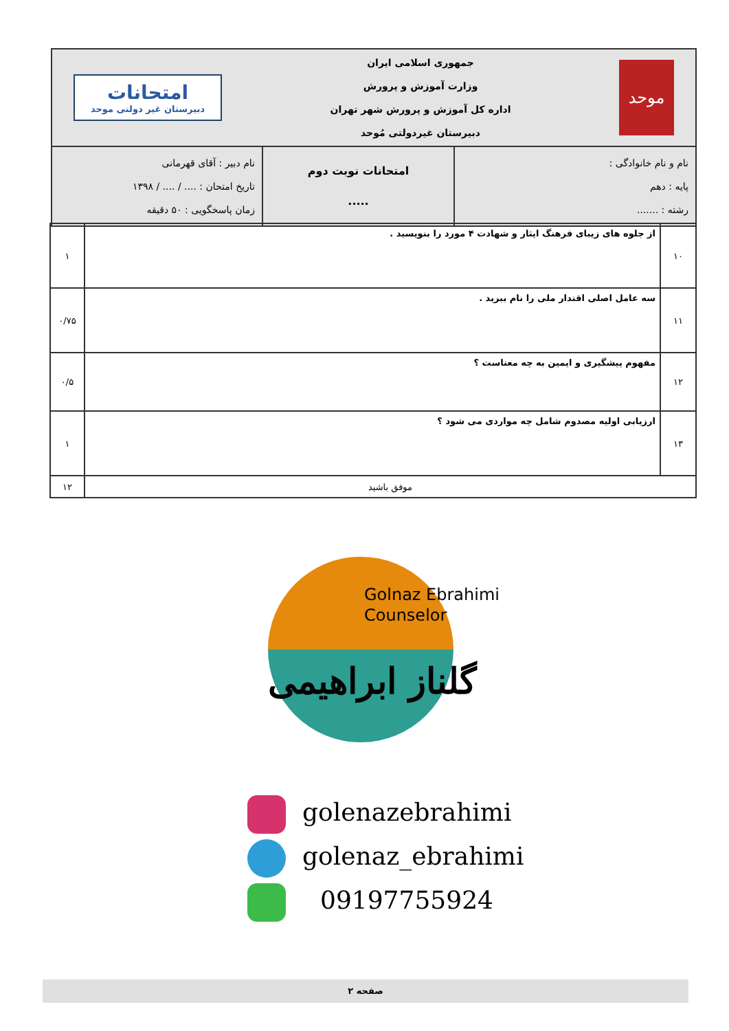| موحد جمهوری اسلامی ایران وزارت آموزش و پرورش اداره کل آموزش و پرورش شهر تهران دبیرستان غیردولتی مُوحد امتحانات دبیرستان غیر دولتی موحد | | |
| نام و نام خانوادگی : پایه : دهم رشته : ....... | امتحانات نوبت دوم ..... | نام دبیر : آقای قهرمانی تاریخ امتحان : .... / .... / ۱۳۹۸ زمان پاسخگویی : ۵۰ دقیقه |
| ۱۰ | از جلوه های زیبای فرهنگ ایثار و شهادت ۴ مورد را بنویسید . | ۱ |
| ۱۱ | سه عامل اصلی اقتدار ملی را نام ببرید . | ۰/۷۵ |
| ۱۲ | مفهوم پیشگیری و ایمین به چه معناست ؟ | ۰/۵ |
| ۱۳ | ارزیابی اولیه مصدوم شامل چه مواردی می شود ؟ | ۱ |
| موفق باشید | | ۱۲ |
Golnaz Ebrahimi
Counselor
گلناز ابراهیمی
golenazebrahimi
golenaz_ebrahimi
09197755924
صفحه ۲